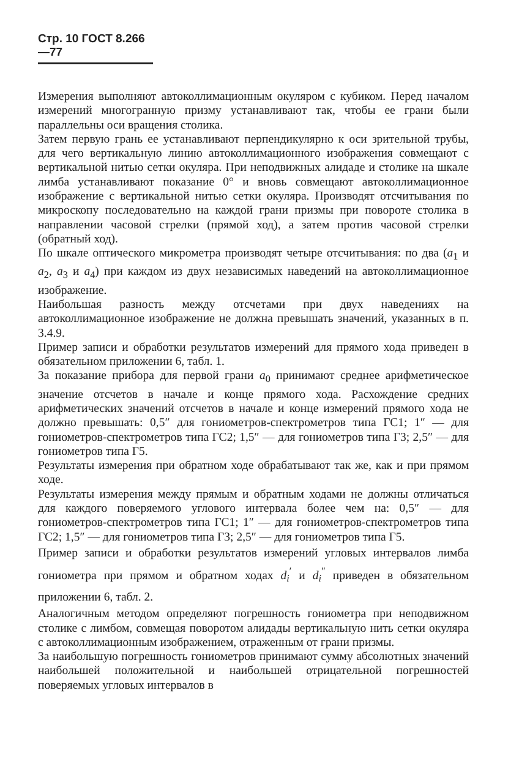Стр. 10 ГОСТ 8.266—77
Измерения выполняют автоколлимационным окуляром с кубиком. Перед началом измерений многогранную призму устанавливают так, чтобы ее грани были параллельны оси вращения столика.
Затем первую грань ее устанавливают перпендикулярно к оси зрительной трубы, для чего вертикальную линию автоколлимационного изображения совмещают с вертикальной нитью сетки окуляра. При неподвижных алидаде и столике на шкале лимба устанавливают показание 0° и вновь совмещают автоколлимационное изображение с вертикальной нитью сетки окуляра. Производят отсчитывания по микроскопу последовательно на каждой грани призмы при повороте столика в направлении часовой стрелки (прямой ход), а затем против часовой стрелки (обратный ход).
По шкале оптического микрометра производят четыре отсчитывания: по два (a<sub>1</sub> и a<sub>2</sub>, a<sub>3</sub> и a<sub>4</sub>) при каждом из двух независимых наведений на автоколлимационное изображение.
Наибольшая разность между отсчетами при двух наведениях на автоколлимационное изображение не должна превышать значений, указанных в п. 3.4.9.
Пример записи и обработки результатов измерений для прямого хода приведен в обязательном приложении 6, табл. 1.
За показание прибора для первой грани a<sub>0</sub> принимают среднее арифметическое значение отсчетов в начале и конце прямого хода. Расхождение средних арифметических значений отсчетов в начале и конце измерений прямого хода не должно превышать: 0,5″ для гониометров-спектрометров типа ГС1; 1″ — для гониометров-спектрометров типа ГС2; 1,5″ — для гониометров типа Г3; 2,5″ — для гониометров типа Г5.
Результаты измерения при обратном ходе обрабатывают так же, как и при прямом ходе.
Результаты измерения между прямым и обратным ходами не должны отличаться для каждого поверяемого углового интервала более чем на: 0,5″ — для гониометров-спектрометров типа ГС1; 1″ — для гониометров-спектрометров типа ГС2; 1,5″ — для гониометров типа Г3; 2,5″ — для гониометров типа Г5.
Пример записи и обработки результатов измерений угловых интервалов лимба гониометра при прямом и обратном ходах d<sub>i</sub><sup>′</sup> и d<sub>i</sub><sup>″</sup> приведен в обязательном приложении 6, табл. 2.
Аналогичным методом определяют погрешность гониометра при неподвижном столике с лимбом, совмещая поворотом алидады вертикальную нить сетки окуляра с автоколлимационным изображением, отраженным от грани призмы.
За наибольшую погрешность гониометров принимают сумму абсолютных значений наибольшей положительной и наибольшей отрицательной погрешностей поверяемых угловых интервалов в